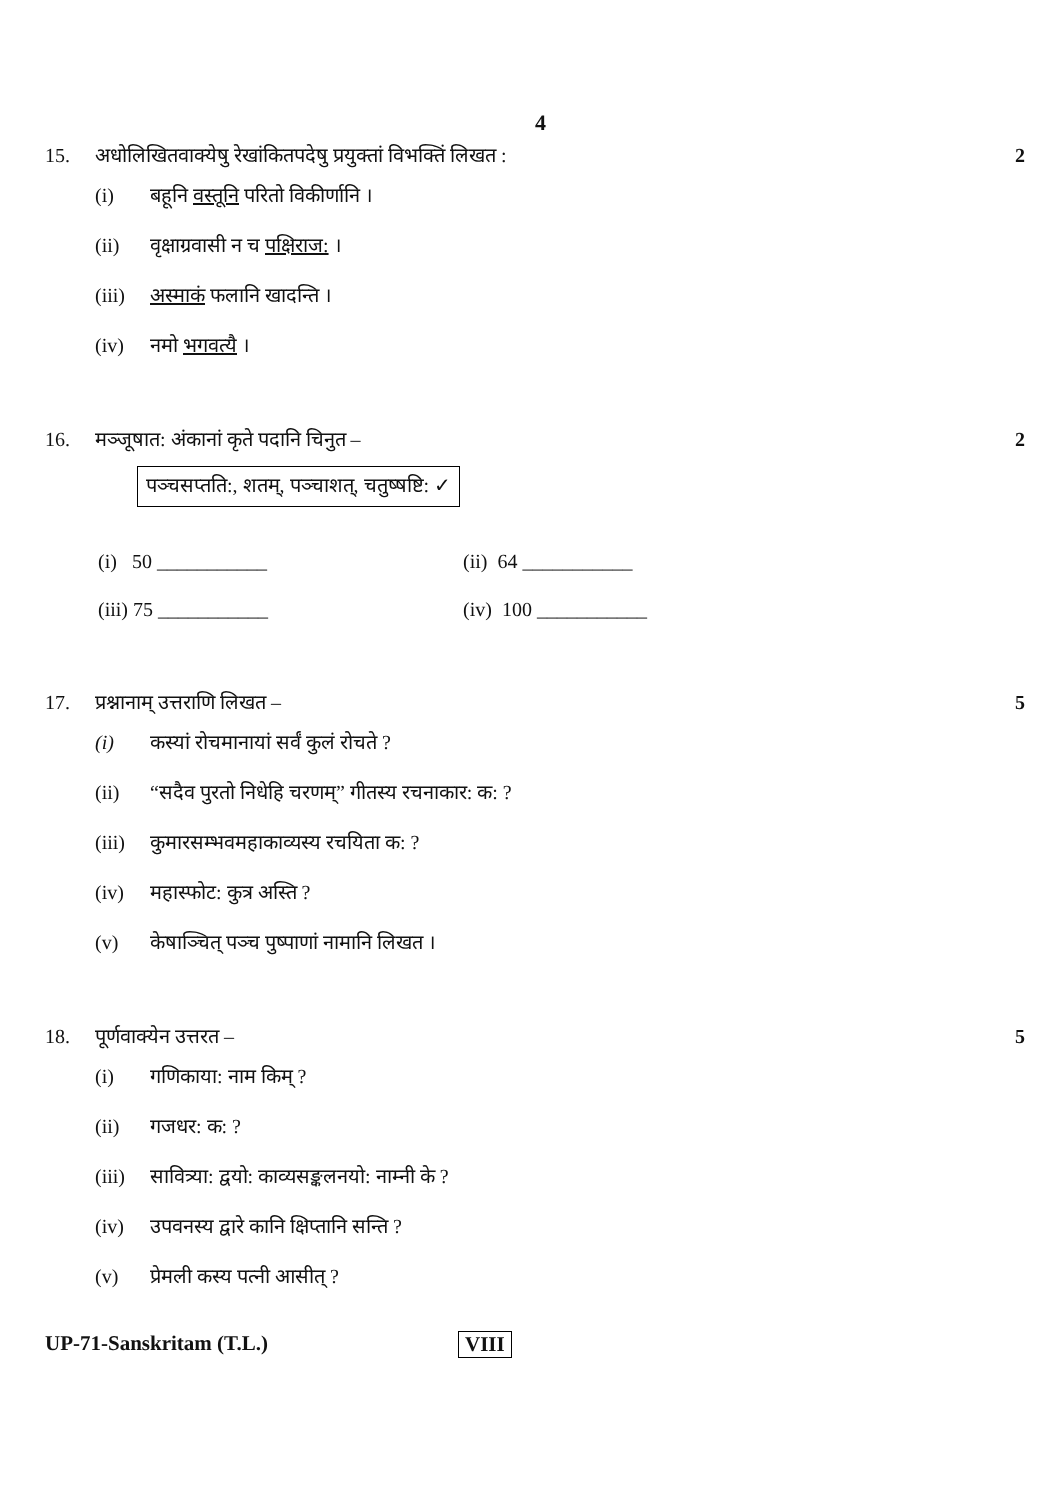4
15. अधोलिखितवाक्येषु रेखांकितपदेषु प्रयुक्तां विभक्तिं लिखत :
2
(i) बहूनि वस्तूनि परितो विकीर्णानि ।
(ii) वृक्षाग्रवासी न च पक्षिराज: ।
(iii) अस्माकं फलानि खादन्ति ।
(iv) नमो भगवत्यै ।
16. मञ्जूषात: अंकानां कृते पदानि चिनुत –
2
पञ्चसप्तति:, शतम्, पञ्चाशत्, चतुष्षष्टि: ✓
(i) 50 ___________ (ii) 64 ___________
(iii) 75 ___________ (iv) 100 ___________
17. प्रश्नानाम् उत्तराणि लिखत – 5
(i) कस्यां रोचमानायां सर्वं कुलं रोचते ?
(ii) “सदैव पुरतो निधेहि चरणम्” गीतस्य रचनाकार: क: ?
(iii) कुमारसम्भवमहाकाव्यस्य रचयिता क: ?
(iv) महास्फोट: कुत्र अस्ति ?
(v) केषाञ्चित् पञ्च पुष्पाणां नामानि लिखत ।
18. पूर्णवाक्येन उत्तरत – 5
(i) गणिकाया: नाम किम् ?
(ii) गजधर: क: ?
(iii) सावित्र्या: द्वयो: काव्यसङ्कलनयो: नाम्नी के ?
(iv) उपवनस्य द्वारे कानि क्षिप्तानि सन्ति ?
(v) प्रेमली कस्य पत्नी आसीत् ?
UP-71-Sanskritam (T.L.) VIII